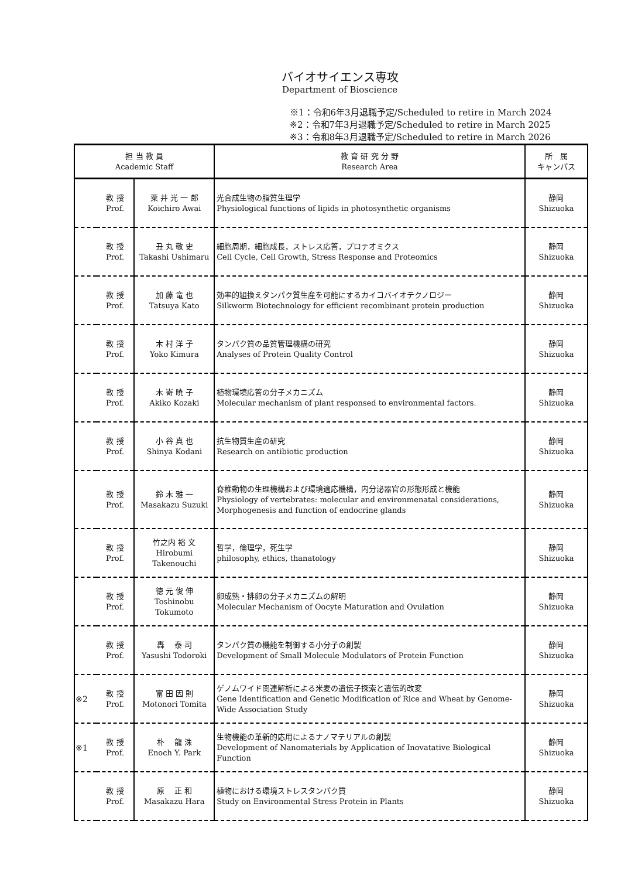バイオサイエンス専攻
Department of Bioscience
※1：令和6年3月退職予定/Scheduled to retire in March 2024
※2：令和7年3月退職予定/Scheduled to retire in March 2025
※3：令和8年3月退職予定/Scheduled to retire in March 2026
| 担 当 教 員 Academic Staff | | | 教 育 研 究 分 野 Research Area | 所 属 キャンパス |
| --- | --- | --- | --- | --- |
| | 教 授 Prof. | 粟 井 光 一 郎 Koichiro Awai | 光合成生物の脂質生理学 Physiological functions of lipids in photosynthetic organisms | 静岡 Shizuoka |
| | 教 授 Prof. | 丑 丸 敬 史 Takashi Ushimaru | 細胞周期，細胞成長，ストレス応答，プロテオミクス Cell Cycle, Cell Growth, Stress Response and Proteomics | 静岡 Shizuoka |
| | 教 授 Prof. | 加 藤 竜 也 Tatsuya Kato | 効率的組換えタンパク質生産を可能にするカイコバイオテクノロジー Silkworm Biotechnology for efficient recombinant protein production | 静岡 Shizuoka |
| | 教 授 Prof. | 木 村 洋 子 Yoko Kimura | タンパク質の品質管理機構の研究 Analyses of Protein Quality Control | 静岡 Shizuoka |
| | 教 授 Prof. | 木 嵜 暁 子 Akiko Kozaki | 植物環境応答の分子メカニズム Molecular mechanism of plant responsed to environmental factors. | 静岡 Shizuoka |
| | 教 授 Prof. | 小 谷 真 也 Shinya Kodani | 抗生物質生産の研究 Research on antibiotic production | 静岡 Shizuoka |
| | 教 授 Prof. | 鈴 木 雅 一 Masakazu Suzuki | 脊椎動物の生理機構および環境適応機構，内分泌器官の形態形成と機能 Physiology of vertebrates: molecular and environmenatal considerations, Morphogenesis and function of endocrine glands | 静岡 Shizuoka |
| | 教 授 Prof. | 竹之内 裕 文 Hirobumi Takenouchi | 哲学，倫理学，死生学 philosophy, ethics, thanatology | 静岡 Shizuoka |
| | 教 授 Prof. | 徳 元 俊 伸 Toshinobu Tokumoto | 卵成熟・排卵の分子メカニズムの解明 Molecular Mechanism of Oocyte Maturation and Ovulation | 静岡 Shizuoka |
| | 教 授 Prof. | 轟 泰 司 Yasushi Todoroki | タンパク質の機能を制御する小分子の創製 Development of Small Molecule Modulators of Protein Function | 静岡 Shizuoka |
| ※2 | 教 授 Prof. | 富 田 因 則 Motonori Tomita | ゲノムワイド関連解析による米麦の遺伝子探索と遺伝的改変 Gene Identification and Genetic Modification of Rice and Wheat by Genome-Wide Association Study | 静岡 Shizuoka |
| ※1 | 教 授 Prof. | 朴 龍 洙 Enoch Y. Park | 生物機能の革新的応用によるナノマテリアルの創製 Development of Nanomaterials by Application of Inovatative Biological Function | 静岡 Shizuoka |
| | 教 授 Prof. | 原 正 和 Masakazu Hara | 植物における環境ストレスタンパク質 Study on Environmental Stress Protein in Plants | 静岡 Shizuoka |